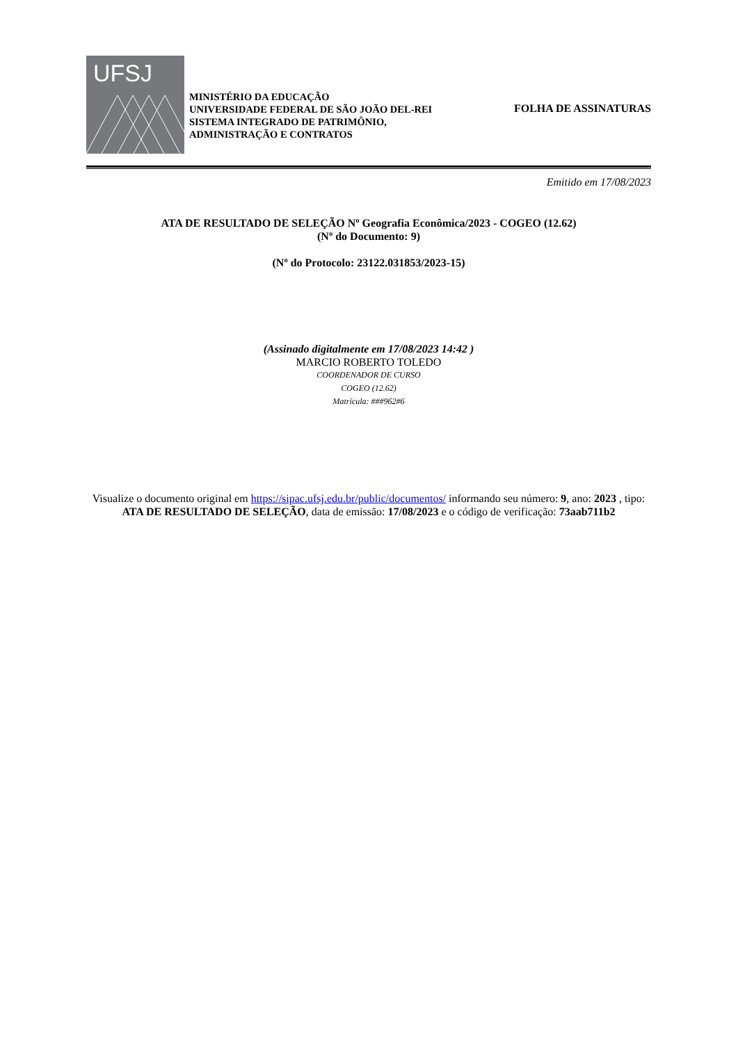UFSJ
MINISTÉRIO DA EDUCAÇÃO
UNIVERSIDADE FEDERAL DE SÃO JOÃO DEL-REI
SISTEMA INTEGRADO DE PATRIMÔNIO, ADMINISTRAÇÃO E CONTRATOS
FOLHA DE ASSINATURAS
Emitido em 17/08/2023
ATA DE RESULTADO DE SELEÇÃO Nº Geografia Econômica/2023 - COGEO (12.62)
(Nº do Documento: 9)
(Nº do Protocolo: 23122.031853/2023-15)
(Assinado digitalmente em 17/08/2023 14:42 )
MARCIO ROBERTO TOLEDO
COORDENADOR DE CURSO
COGEO (12.62)
Matrícula: ###962#6
Visualize o documento original em https://sipac.ufsj.edu.br/public/documentos/ informando seu número: 9, ano: 2023 , tipo: ATA DE RESULTADO DE SELEÇÃO, data de emissão: 17/08/2023 e o código de verificação: 73aab711b2